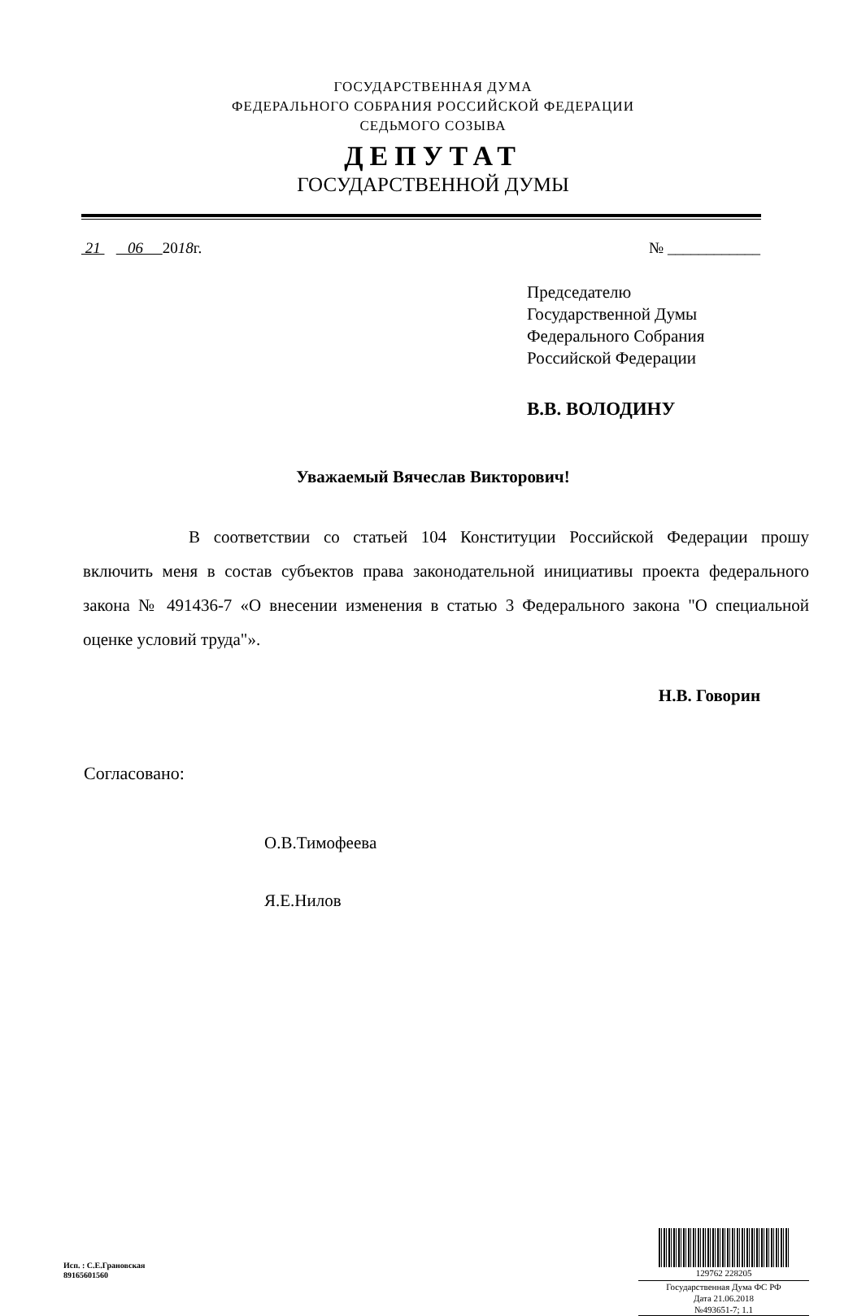ГОСУДАРСТВЕННАЯ ДУМА
ФЕДЕРАЛЬНОГО СОБРАНИЯ РОССИЙСКОЙ ФЕДЕРАЦИИ
СЕДЬМОГО СОЗЫВА
ДЕПУТАТ
ГОСУДАРСТВЕННОЙ ДУМЫ
21 06 2018г. № ____________
Председателю
Государственной Думы
Федерального Собрания
Российской Федерации
В.В. ВОЛОДИНУ
Уважаемый Вячеслав Викторович!
В соответствии со статьей 104 Конституции Российской Федерации прошу включить меня в состав субъектов права законодательной инициативы проекта федерального закона № 491436-7 «О внесении изменения в статью 3 Федерального закона "О специальной оценке условий труда"».
Н.В. Говорин
Согласовано:
О.В.Тимофеева
Я.Е.Нилов
Исп. : С.Е.Грановская
89165601560
129762 228205
Государственная Дума ФС РФ
Дата 21.06.2018
№493651-7; 1.1